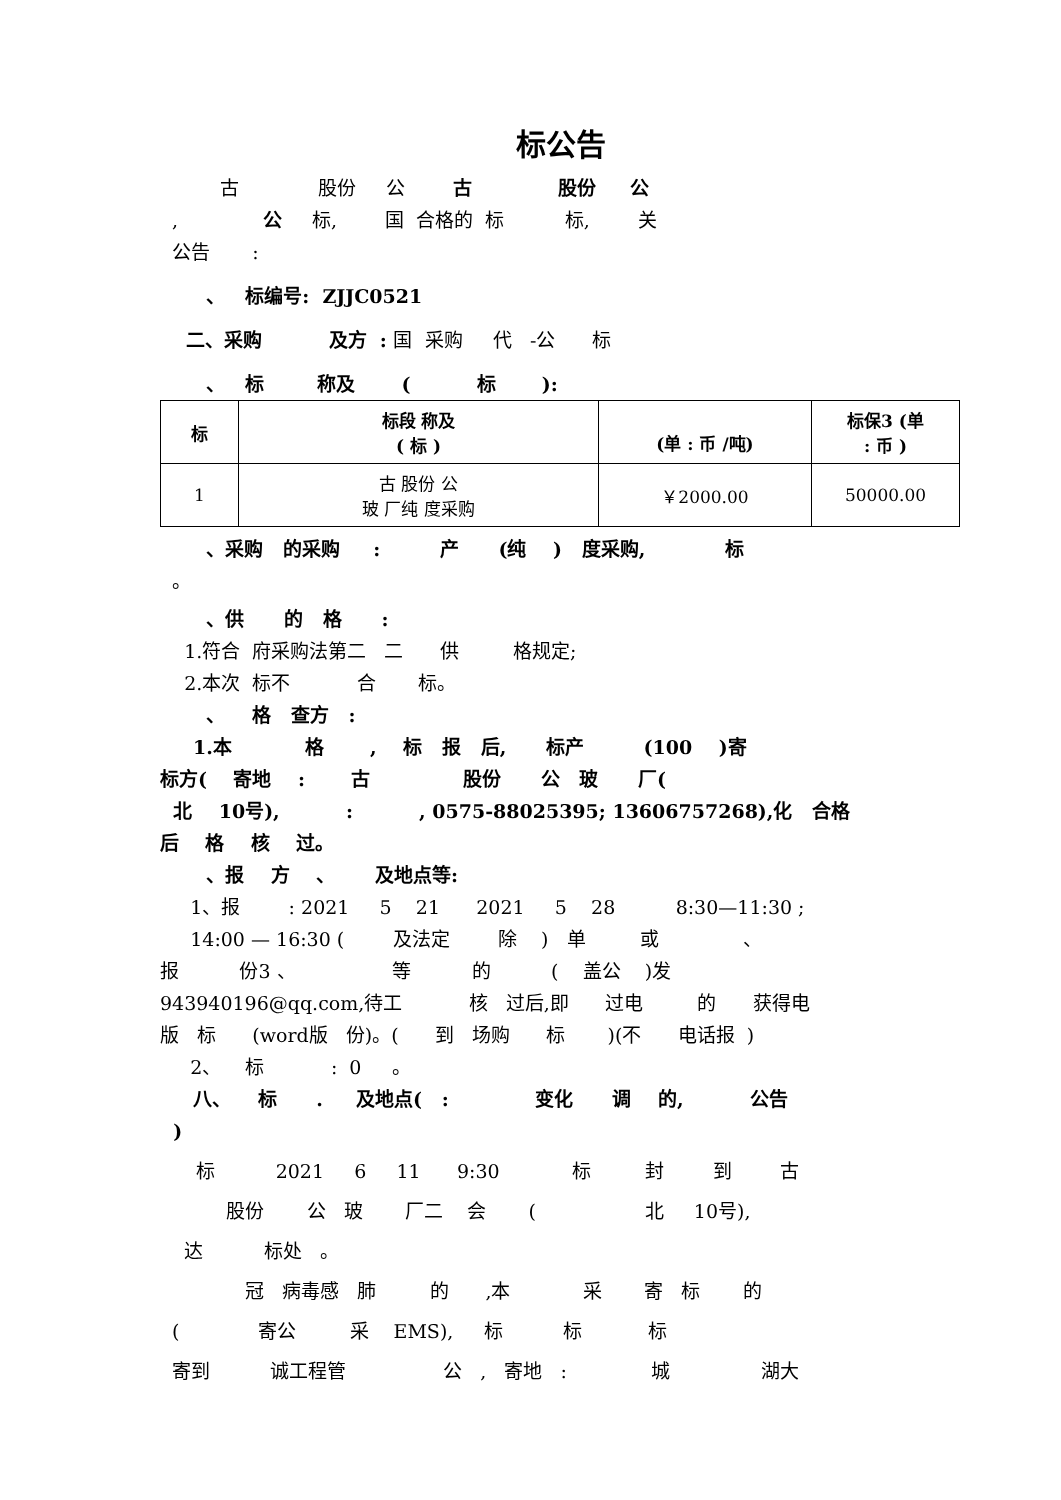标公告
古 股份 公 古 股份 公
, 公 标, 国 合格的 标 标, 关
公告 :
、 标编号: ZJJC0521
二、采购 及方 : 国 采购 代 -公 标
、 标 称及 ( 标 ):
| 标 | 标段 称及 ( 标 ) | (单 : 币 /吨) | 标保3 (单 : 币 ) |
| --- | --- | --- | --- |
| 1 | 古 股份 公 玻 厂纯 度采购 | ￥2000.00 | 50000.00 |
、采购 的采购 : 产 (纯 ) 度采购, 标
。
、供 的 格 :
1.符合 府采购法第二 二 供 格规定;
2.本次 标不 合 标。
、 格 查方 :
1.本 格 , 标 报 后, 标产 (100 )寄
标方( 寄地 : 古 股份 公 玻 厂(
北 10号), : , 0575-88025395; 13606757268),化 合格
后 格 核 过。
、报 方 、 及地点等:
1、报 : 2021 5 21 2021 5 28 8:30—11:30 ;
14:00 — 16:30 ( 及法定 除 ) 单 或 、
报 份3 、 等 的 ( 盖公 )发
943940196@qq.com,待工 核 过后,即 过电 的 获得电
版 标 (word版 份)。( 到 场购 标 )(不 电话报 )
2、 标 : 0 。
八、 标 . 及地点( : 变化 调 的, 公告
)
标 2021 6 11 9:30 标 封 到 古
股份 公 玻 厂二 会 ( 北 10号),
达 标处 。
冠 病毒感 肺 的 ,本 采 寄 标 的
( 寄公 采 EMS), 标 标 标
寄到 诚工程管 公 , 寄地 : 城 湖大